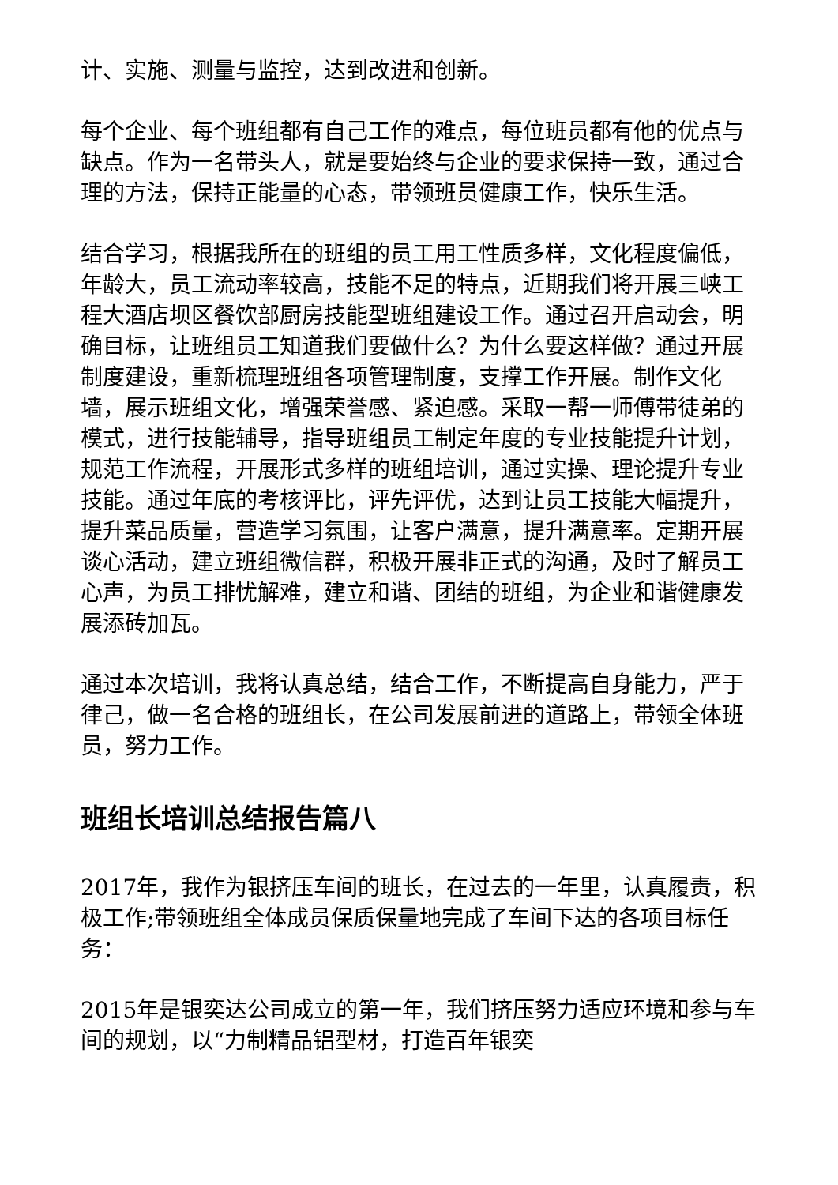计、实施、测量与监控，达到改进和创新。
每个企业、每个班组都有自己工作的难点，每位班员都有他的优点与缺点。作为一名带头人，就是要始终与企业的要求保持一致，通过合理的方法，保持正能量的心态，带领班员健康工作，快乐生活。
结合学习，根据我所在的班组的员工用工性质多样，文化程度偏低，年龄大，员工流动率较高，技能不足的特点，近期我们将开展三峡工程大酒店坝区餐饮部厨房技能型班组建设工作。通过召开启动会，明确目标，让班组员工知道我们要做什么？为什么要这样做？通过开展制度建设，重新梳理班组各项管理制度，支撑工作开展。制作文化墙，展示班组文化，增强荣誉感、紧迫感。采取一帮一师傅带徒弟的模式，进行技能辅导，指导班组员工制定年度的专业技能提升计划，规范工作流程，开展形式多样的班组培训，通过实操、理论提升专业技能。通过年底的考核评比，评先评优，达到让员工技能大幅提升，提升菜品质量，营造学习氛围，让客户满意，提升满意率。定期开展谈心活动，建立班组微信群，积极开展非正式的沟通，及时了解员工心声，为员工排忧解难，建立和谐、团结的班组，为企业和谐健康发展添砖加瓦。
通过本次培训，我将认真总结，结合工作，不断提高自身能力，严于律己，做一名合格的班组长，在公司发展前进的道路上，带领全体班员，努力工作。
班组长培训总结报告篇八
2017年，我作为银挤压车间的班长，在过去的一年里，认真履责，积极工作;带领班组全体成员保质保量地完成了车间下达的各项目标任务：
2015年是银奕达公司成立的第一年，我们挤压努力适应环境和参与车间的规划，以“力制精品铝型材，打造百年银奕